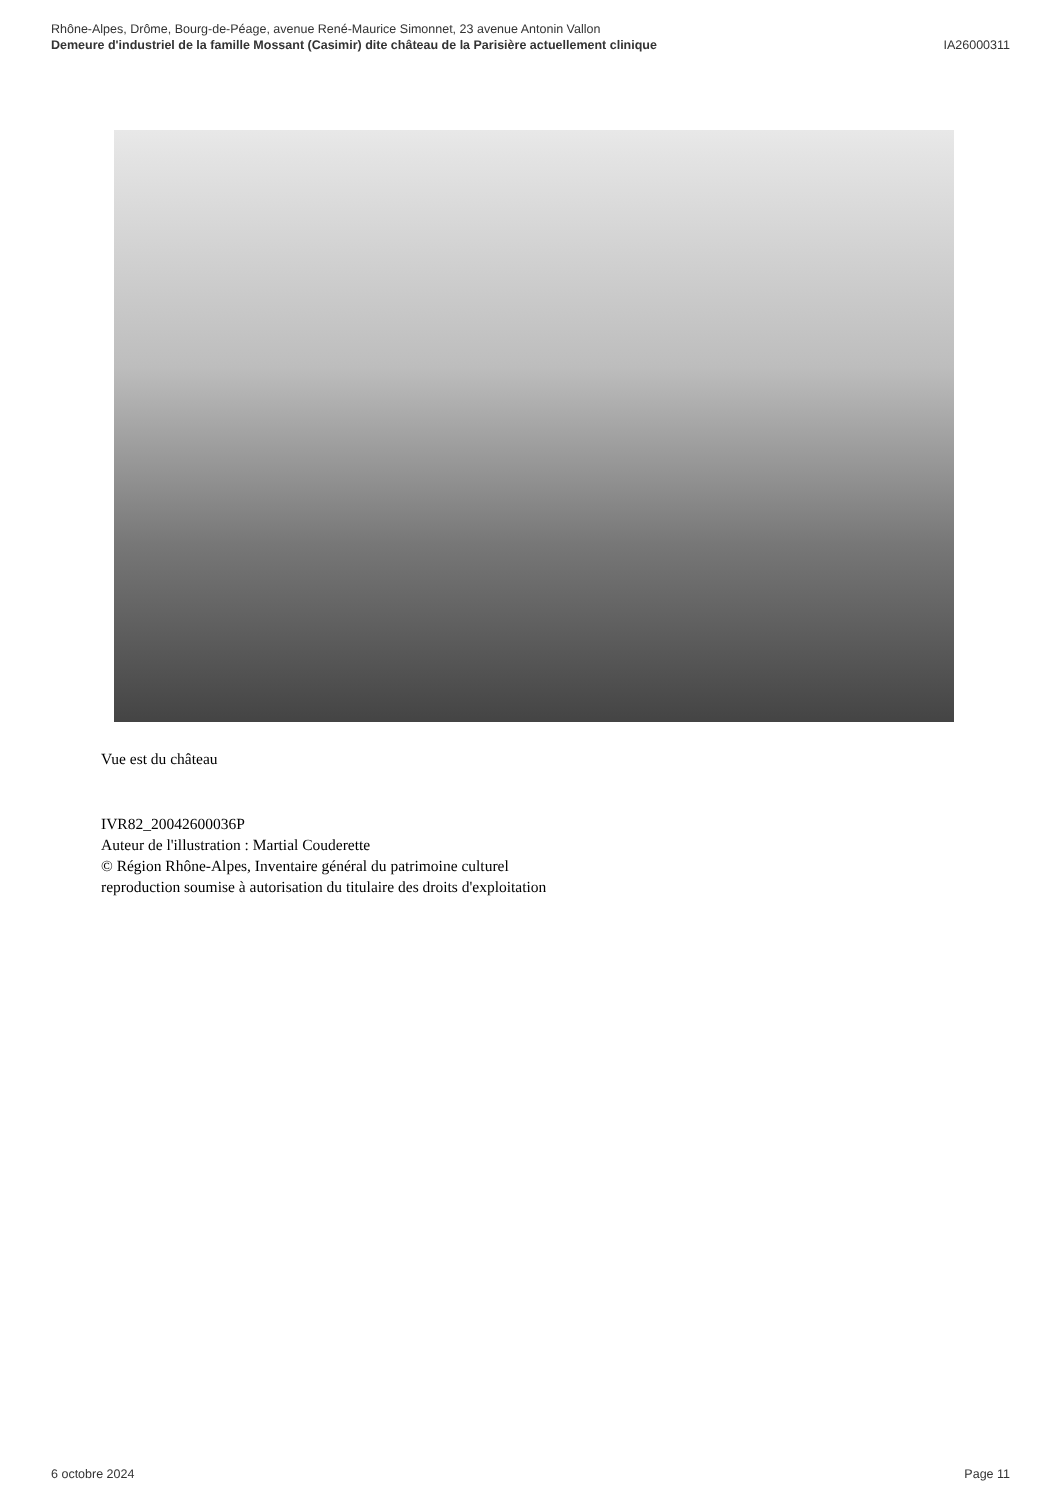Rhône-Alpes, Drôme, Bourg-de-Péage, avenue René-Maurice Simonnet, 23 avenue Antonin Vallon
Demeure d'industriel de la famille Mossant (Casimir) dite château de la Parisière actuellement clinique IA26000311
Vue est du château
IVR82_20042600036P
Auteur de l'illustration : Martial Couderette
© Région Rhône-Alpes, Inventaire général du patrimoine culturel
reproduction soumise à autorisation du titulaire des droits d'exploitation
6 octobre 2024 Page 11